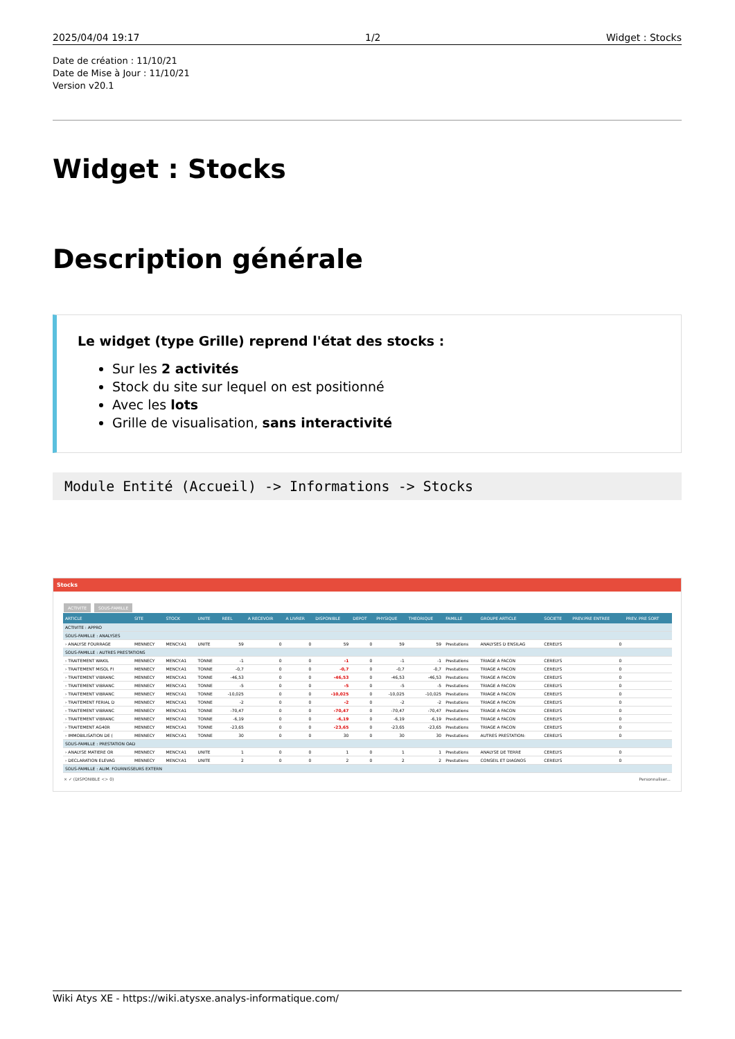2025/04/04 19:17 1/2 Widget : Stocks
Date de création : 11/10/21
Date de Mise à Jour : 11/10/21
Version v20.1
Widget : Stocks
Description générale
Le widget (type Grille) reprend l'état des stocks :
Sur les 2 activités
Stock du site sur lequel on est positionné
Avec les lots
Grille de visualisation, sans interactivité
Module Entité (Accueil) -> Informations -> Stocks
Stocks
ACTIVITE SOUS-FAMILLE
| ARTICLE | SITE | STOCK | UNITE | REEL | A RECEVOIR | A LIVRER | DISPONIBLE | DEPOT | PHYSIQUE | THEORIQUE | FAMILLE | GROUPE ARTICLE | SOCIETE | PREV.PRE ENTREE | PREV. PRE SORT |
| --- | --- | --- | --- | --- | --- | --- | --- | --- | --- | --- | --- | --- | --- | --- | --- |
| ACTIVITE : APPRO | | | | | | | | | | | | | | | |
| SOUS-FAMILLE : ANALYSES | | | | | | | | | | | | | | | |
| › ANALYSE FOURRAGE | MENNECY | MENCY.A1 | UNITE | 59 | 0 | 0 | 59 | 0 | 59 | 59 | Prestations | ANALYSES D ENSILAG | CERELYS | 0 | |
| SOUS-FAMILLE : AUTRES PRESTATIONS | | | | | | | | | | | | | | | |
| › TRAITEMENT WAKIL | MENNECY | MENCY.A1 | TONNE | -1 | 0 | 0 | -1 | 0 | -1 | -1 | Prestations | TRIAGE A FACON | CERELYS | 0 | |
| › TRAITEMENT MISOL FI | MENNECY | MENCY.A1 | TONNE | -0,7 | 0 | 0 | -0,7 | 0 | -0,7 | -0,7 | Prestations | TRIAGE A FACON | CERELYS | 0 | |
| › TRAITEMENT VIBRANC | MENNECY | MENCY.A1 | TONNE | -46,53 | 0 | 0 | -46,53 | 0 | -46,53 | -46,53 | Prestations | TRIAGE A FACON | CERELYS | 0 | |
| › TRAITEMENT VIBRANC | MENNECY | MENCY.A1 | TONNE | -5 | 0 | 0 | -5 | 0 | -5 | -5 | Prestations | TRIAGE A FACON | CERELYS | 0 | |
| › TRAITEMENT VIBRANC | MENNECY | MENCY.A1 | TONNE | -10,025 | 0 | 0 | -10,025 | 0 | -10,025 | -10,025 | Prestations | TRIAGE A FACON | CERELYS | 0 | |
| › TRAITEMENT FERIAL D | MENNECY | MENCY.A1 | TONNE | -2 | 0 | 0 | -2 | 0 | -2 | -2 | Prestations | TRIAGE A FACON | CERELYS | 0 | |
| › TRAITEMENT VIBRANC | MENNECY | MENCY.A1 | TONNE | -70,47 | 0 | 0 | -70,47 | 0 | -70,47 | -70,47 | Prestations | TRIAGE A FACON | CERELYS | 0 | |
| › TRAITEMENT VIBRANC | MENNECY | MENCY.A1 | TONNE | -6,19 | 0 | 0 | -6,19 | 0 | -6,19 | -6,19 | Prestations | TRIAGE A FACON | CERELYS | 0 | |
| › TRAITEMENT AG40R | MENNECY | MENCY.A1 | TONNE | -23,65 | 0 | 0 | -23,65 | 0 | -23,65 | -23,65 | Prestations | TRIAGE A FACON | CERELYS | 0 | |
| › IMMOBILISATION DE ( | MENNECY | MENCY.A1 | TONNE | 30 | 0 | 0 | 30 | 0 | 30 | 30 | Prestations | AUTRES PRESTATION: | CERELYS | 0 | |
| SOUS-FAMILLE : PRESTATION OAD | | | | | | | | | | | | | | | |
| › ANALYSE MATIERE OR | MENNECY | MENCY.A1 | UNITE | 1 | 0 | 0 | 1 | 0 | 1 | 1 | Prestations | ANALYSE DE TERRE | CERELYS | 0 | |
| › DECLARATION ELEVAG | MENNECY | MENCY.A1 | UNITE | 2 | 0 | 0 | 2 | 0 | 2 | 2 | Prestations | CONSEIL ET DIAGNOS | CERELYS | 0 | |
| SOUS-FAMILLE : ALIM. FOURNISSEURS EXTERN | | | | | | | | | | | | | | | |
× ✓ (DISPONIBLE <> 0) Personnaliser...
Wiki Atys XE - https://wiki.atysxe.analys-informatique.com/